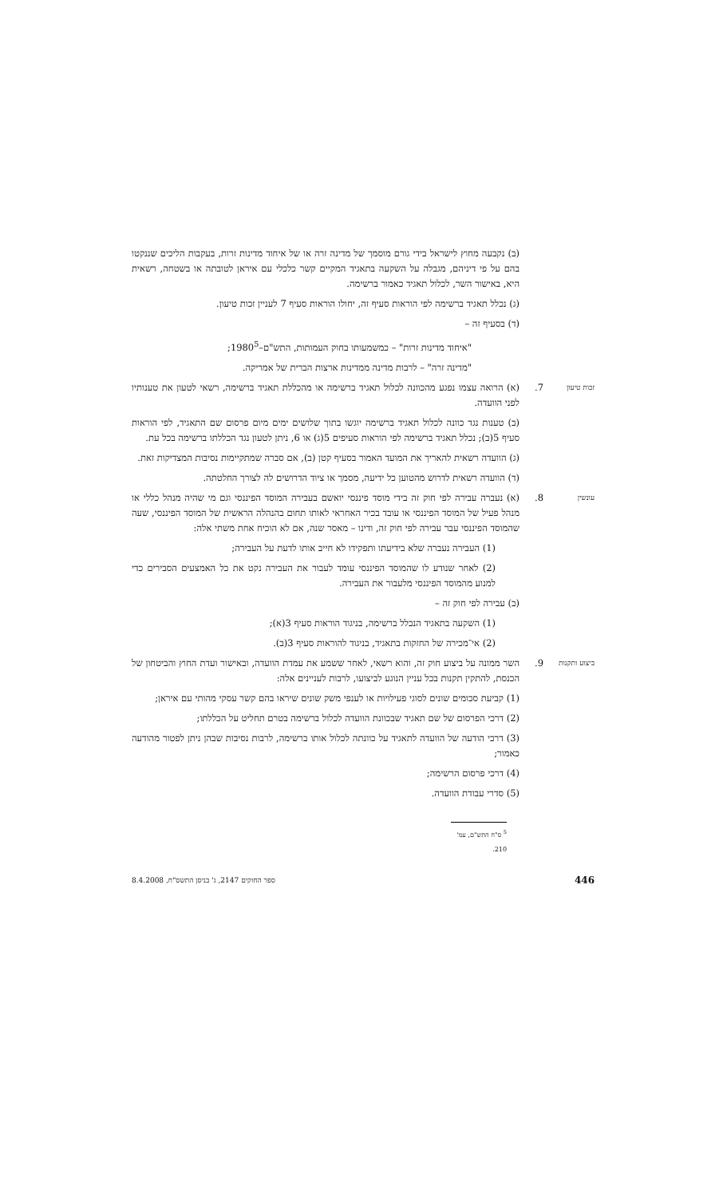(ב) נקבעה מחוץ לישראל בידי גורם מוסמך של מדינה זרה או של איחוד מדינות זרות, בעקבות הליכים שננקטו בהם על פי דיניהם, מגבלה על השקעה בתאגיד המקיים קשר כלכלי עם איראן לטובתה או בשטחה, רשאית היא, באישור השר, לכלול תאגיד כאמור ברשימה.
(ג) נכלל תאגיד ברשימה לפי הוראות סעיף זה, יחולו הוראות סעיף 7 לעניין זכות טיעון.
(ד) בסעיף זה –
"איחוד מדינות זרות" – כמשמעותו בחוק העמותות, התש"ם–1980<sup>5</sup>;
"מדינה זרה" – לרבות מדינה ממדינות ארצות הברית של אמריקה.
זכות טיעון
7. (א) הרואה עצמו נפגע מהכוונה לכלול תאגיד ברשימה או מהכללת תאגיד ברשימה, רשאי לטעון את טענותיו לפני הוועדה.
(ב) טענות נגד כוונה לכלול תאגיד ברשימה יוגשו בתוך שלושים ימים מיום פרסום שם התאגיד, לפי הוראות סעיף 5(ב); נכלל תאגיד ברשימה לפי הוראות סעיפים 5(ג) או 6, ניתן לטעון נגד הכללתו ברשימה בכל עת.
(ג) הוועדה רשאית להאריך את המועד האמור בסעיף קטן (ב), אם סברה שמתקיימות נסיבות המצדיקות זאת.
(ד) הוועדה רשאית לדרוש מהטוען כל ידיעה, מסמך או ציוד הדרושים לה לצורך החלטתה.
עונשין
8. (א) נעברה עבירה לפי חוק זה בידי מוסד פיננסי יואשם בעבירה המוסד הפיננסי וגם מי שהיה מנהל כללי או מנהל פעיל של המוסד הפיננסי או עובד בכיר האחראי לאותו תחום בהנהלה הראשית של המוסד הפיננסי, שעה שהמוסד הפיננסי עבר עבירה לפי חוק זה, ודינו – מאסר שנה, אם לא הוכיח אחת משתי אלה:
(1) העבירה נעברה שלא בידיעתו ותפקידו לא חייב אותו לדעת על העבירה;
(2) לאחר שנודע לו שהמוסד הפיננסי עומד לעבור את העבירה נקט את כל האמצעים הסבירים כדי למנוע מהמוסד הפיננסי מלעבור את העבירה.
(ב) עבירה לפי חוק זה –
(1) השקעה בתאגיד הנכלל ברשימה, בניגוד הוראות סעיף 3(א);
(2) אי־מכירה של החזקות בתאגיד, בניגוד להוראות סעיף 3(ב).
ביצוע ותקנות
9. השר ממונה על ביצוע חוק זה, והוא רשאי, לאחר ששמע את עמדת הוועדה, ובאישור ועדת החוץ והביטחון של הכנסת, להתקין תקנות בכל עניין הנוגע לביצועו, לרבות לעניינים אלה:
(1) קביעת סכומים שונים לסוגי פעילויות או לענפי משק שונים שיראו בהם קשר עסקי מהותי עם איראן;
(2) דרכי הפרסום של שם תאגיד שבכוונת הוועדה לכלול ברשימה בטרם תחליט על הכללתו;
(3) דרכי הודעה של הוועדה לתאגיד על כוונתה לכלול אותו ברשימה, לרבות נסיבות שבהן ניתן לפטור מהודעה כאמור;
(4) דרכי פרסום הרשימה;
(5) סדרי עבודת הוועדה.
<sup>5</sup> ס"ח התש"ם, עמ' 210.
446 ספר החוקים 2147, ג' בניסן התשס"ח, 8.4.2008